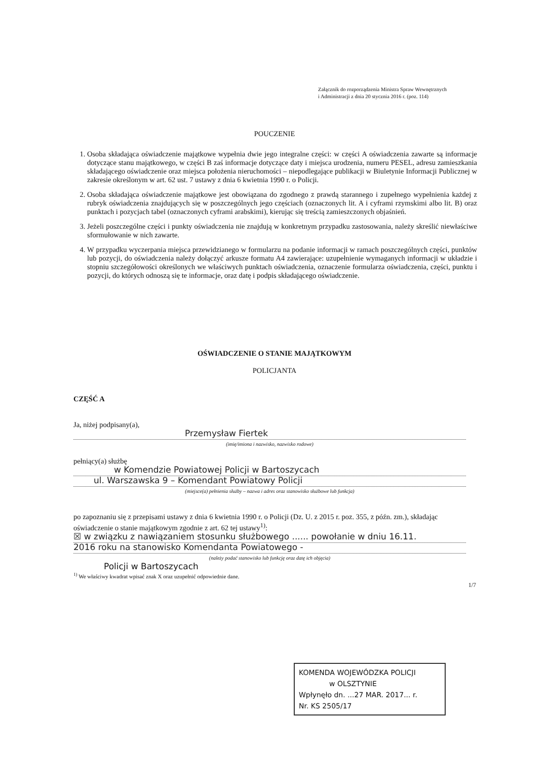Załącznik do rozporządzenia Ministra Spraw Wewnętrznych
i Administracji z dnia 20 stycznia 2016 r. (poz. 114)
POUCZENIE
1. Osoba składająca oświadczenie majątkowe wypełnia dwie jego integralne części: w części A oświadczenia zawarte są informacje dotyczące stanu majątkowego, w części B zaś informacje dotyczące daty i miejsca urodzenia, numeru PESEL, adresu zamieszkania składającego oświadczenie oraz miejsca położenia nieruchomości – niepodlegające publikacji w Biuletynie Informacji Publicznej w zakresie określonym w art. 62 ust. 7 ustawy z dnia 6 kwietnia 1990 r. o Policji.
2. Osoba składająca oświadczenie majątkowe jest obowiązana do zgodnego z prawdą starannego i zupełnego wypełnienia każdej z rubryk oświadczenia znajdujących się w poszczególnych jego częściach (oznaczonych lit. A i cyframi rzymskimi albo lit. B) oraz punktach i pozycjach tabel (oznaczonych cyframi arabskimi), kierując się treścią zamieszczonych objaśnień.
3. Jeżeli poszczególne części i punkty oświadczenia nie znajdują w konkretnym przypadku zastosowania, należy skreślić niewłaściwe sformułowanie w nich zawarte.
4. W przypadku wyczerpania miejsca przewidzianego w formularzu na podanie informacji w ramach poszczególnych części, punktów lub pozycji, do oświadczenia należy dołączyć arkusze formatu A4 zawierające: uzupełnienie wymaganych informacji w układzie i stopniu szczegółowości określonych we właściwych punktach oświadczenia, oznaczenie formularza oświadczenia, części, punktu i pozycji, do których odnoszą się te informacje, oraz datę i podpis składającego oświadczenie.
OŚWIADCZENIE O STANIE MAJĄTKOWYM
POLICJANTA
CZĘŚĆ A
Ja, niżej podpisany(a),
Przemysław Fiertek
(imię/imiona i nazwisko, nazwisko rodowe)
pełniący(a) służbę
w Komendzie Powiatowej Policji w Bartoszycach
ul. Warszawska 9 – Komendant Powiatowy Policji
(miejsce(a) pełnienia służby – nazwa i adres oraz stanowisko służbowe lub funkcja)
po zapoznaniu się z przepisami ustawy z dnia 6 kwietnia 1990 r. o Policji (Dz. U. z 2015 r. poz. 355, z późn. zm.), składając oświadczenie o stanie majątkowym zgodnie z art. 62 tej ustawy<sup>1)</sup>:
☒ w związku z nawiązaniem stosunku służbowego ...... powołanie w dniu 16.11.
2016 roku na stanowisko Komendanta Powiatowego -
(należy podać stanowisko lub funkcję oraz datę ich objęcia)
Policji w Bartoszycach
<sup>1)</sup> We właściwy kwadrat wpisać znak X oraz uzupełnić odpowiednie dane.
1/7
KOMENDA WOJEWÓDZKA POLICJI
w OLSZTYNIE
Wpłynęło dn. ...27 MAR. 2017... r.
Nr. KS 2505/17